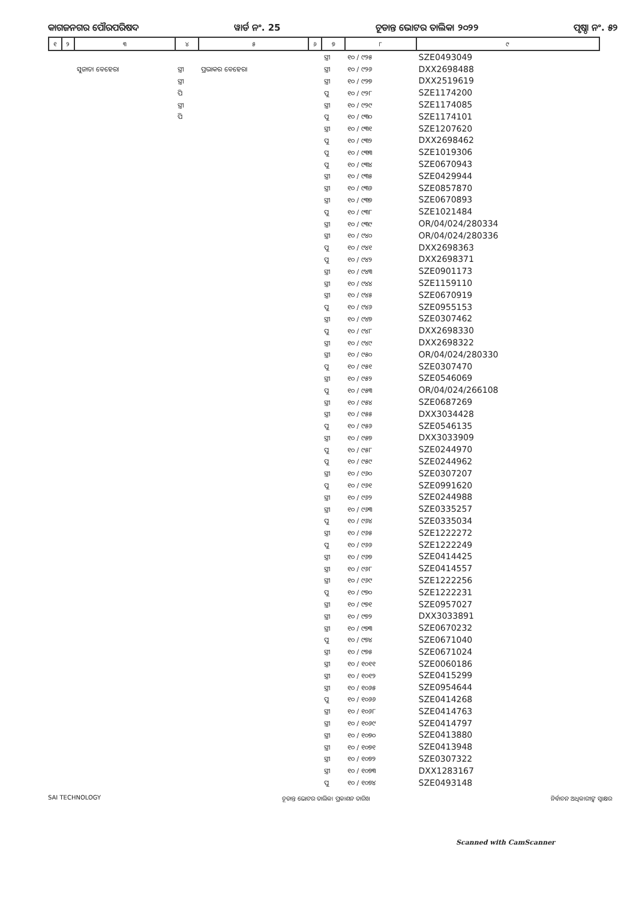କାଗଜନଗର ପୌରପରିଷଦ ୱାର୍ଡ ନଂ. 25 ଚୂଡାନ୍ତ ଭୋଟର ତାଲିକା ୨୦୨୨ ପୃଷ୍ଠା ନଂ. ୫୨
| ୧ | ୨ | ୩ | ୪ | ୫ | ୬ | ୭ | ୮ | ୯ |
| --- | --- | --- | --- | --- | --- | --- | --- | --- |
| | | | | | | ସ୍ତ୍ରୀ | ୧୦ / ୯୨୫ | SZE0493049 |
| | | ସୁଜାତା ବେହେରା | ସ୍ତ୍ରୀ | ପ୍ରଭାକର ବେହେରା | | ସ୍ତ୍ରୀ | ୧୦ / ୯୨୬ | DXX2698488 |
| | | | ସ୍ତ୍ରୀ | | | ସ୍ତ୍ରୀ | ୧୦ / ୯୨୭ | DXX2519619 |
| | | | ପି | | | ପୁ | ୧୦ / ୯୨୮ | SZE1174200 |
| | | | ସ୍ତ୍ରୀ | | | ସ୍ତ୍ରୀ | ୧୦ / ୯୨୯ | SZE1174085 |
| | | | ପି | | | ପୁ | ୧୦ / ୯୩୦ | SZE1174101 |
| | | | | | | ସ୍ତ୍ରୀ | ୧୦ / ୯୩୧ | SZE1207620 |
| | | | | | | ପୁ | ୧୦ / ୯୩୨ | DXX2698462 |
| | | | | | | ପୁ | ୧୦ / ୯୩୩ | SZE1019306 |
| | | | | | | ପୁ | ୧୦ / ୯୩୪ | SZE0670943 |
| | | | | | | ସ୍ତ୍ରୀ | ୧୦ / ୯୩୫ | SZE0429944 |
| | | | | | | ସ୍ତ୍ରୀ | ୧୦ / ୯୩୬ | SZE0857870 |
| | | | | | | ସ୍ତ୍ରୀ | ୧୦ / ୯୩୭ | SZE0670893 |
| | | | | | | ପୁ | ୧୦ / ୯୩୮ | SZE1021484 |
| | | | | | | ସ୍ତ୍ରୀ | ୧୦ / ୯୩୯ | OR/04/024/280334 |
| | | | | | | ସ୍ତ୍ରୀ | ୧୦ / ୯୪୦ | OR/04/024/280336 |
| | | | | | | ପୁ | ୧୦ / ୯୪୧ | DXX2698363 |
| | | | | | | ପୁ | ୧୦ / ୯୪୨ | DXX2698371 |
| | | | | | | ସ୍ତ୍ରୀ | ୧୦ / ୯୪୩ | SZE0901173 |
| | | | | | | ସ୍ତ୍ରୀ | ୧୦ / ୯୪୪ | SZE1159110 |
| | | | | | | ସ୍ତ୍ରୀ | ୧୦ / ୯୪୫ | SZE0670919 |
| | | | | | | ପୁ | ୧୦ / ୯୪୬ | SZE0955153 |
| | | | | | | ସ୍ତ୍ରୀ | ୧୦ / ୯୪୭ | SZE0307462 |
| | | | | | | ପୁ | ୧୦ / ୯୪୮ | DXX2698330 |
| | | | | | | ସ୍ତ୍ରୀ | ୧୦ / ୯୪୯ | DXX2698322 |
| | | | | | | ସ୍ତ୍ରୀ | ୧୦ / ୯୫୦ | OR/04/024/280330 |
| | | | | | | ପୁ | ୧୦ / ୯୫୧ | SZE0307470 |
| | | | | | | ସ୍ତ୍ରୀ | ୧୦ / ୯୫୨ | SZE0546069 |
| | | | | | | ପୁ | ୧୦ / ୯୫୩ | OR/04/024/266108 |
| | | | | | | ସ୍ତ୍ରୀ | ୧୦ / ୯୫୪ | SZE0687269 |
| | | | | | | ସ୍ତ୍ରୀ | ୧୦ / ୯୫୫ | DXX3034428 |
| | | | | | | ପୁ | ୧୦ / ୯୫୬ | SZE0546135 |
| | | | | | | ସ୍ତ୍ରୀ | ୧୦ / ୯୫୭ | DXX3033909 |
| | | | | | | ପୁ | ୧୦ / ୯୫୮ | SZE0244970 |
| | | | | | | ପୁ | ୧୦ / ୯୫୯ | SZE0244962 |
| | | | | | | ସ୍ତ୍ରୀ | ୧୦ / ୯୬୦ | SZE0307207 |
| | | | | | | ପୁ | ୧୦ / ୯୬୧ | SZE0991620 |
| | | | | | | ସ୍ତ୍ରୀ | ୧୦ / ୯୬୨ | SZE0244988 |
| | | | | | | ସ୍ତ୍ରୀ | ୧୦ / ୯୬୩ | SZE0335257 |
| | | | | | | ପୁ | ୧୦ / ୯୬୪ | SZE0335034 |
| | | | | | | ସ୍ତ୍ରୀ | ୧୦ / ୯୬୫ | SZE1222272 |
| | | | | | | ପୁ | ୧୦ / ୯୬୬ | SZE1222249 |
| | | | | | | ସ୍ତ୍ରୀ | ୧୦ / ୯୬୭ | SZE0414425 |
| | | | | | | ସ୍ତ୍ରୀ | ୧୦ / ୯୬୮ | SZE0414557 |
| | | | | | | ସ୍ତ୍ରୀ | ୧୦ / ୯୬୯ | SZE1222256 |
| | | | | | | ପୁ | ୧୦ / ୯୭୦ | SZE1222231 |
| | | | | | | ସ୍ତ୍ରୀ | ୧୦ / ୯୭୧ | SZE0957027 |
| | | | | | | ସ୍ତ୍ରୀ | ୧୦ / ୯୭୨ | DXX3033891 |
| | | | | | | ସ୍ତ୍ରୀ | ୧୦ / ୯୭୩ | SZE0670232 |
| | | | | | | ପୁ | ୧୦ / ୯୭୪ | SZE0671040 |
| | | | | | | ସ୍ତ୍ରୀ | ୧୦ / ୯୭୫ | SZE0671024 |
| | | | | | | ସ୍ତ୍ରୀ | ୧୦ / ୧୦୧୧ | SZE0060186 |
| | | | | | | ସ୍ତ୍ରୀ | ୧୦ / ୧୦୧୨ | SZE0415299 |
| | | | | | | ସ୍ତ୍ରୀ | ୧୦ / ୧୦୬୫ | SZE0954644 |
| | | | | | | ପୁ | ୧୦ / ୧୦୬୬ | SZE0414268 |
| | | | | | | ସ୍ତ୍ରୀ | ୧୦ / ୧୦୬୮ | SZE0414763 |
| | | | | | | ସ୍ତ୍ରୀ | ୧୦ / ୧୦୬୯ | SZE0414797 |
| | | | | | | ସ୍ତ୍ରୀ | ୧୦ / ୧୦୭୦ | SZE0413880 |
| | | | | | | ସ୍ତ୍ରୀ | ୧୦ / ୧୦୭୧ | SZE0413948 |
| | | | | | | ସ୍ତ୍ରୀ | ୧୦ / ୧୦୭୨ | SZE0307322 |
| | | | | | | ସ୍ତ୍ରୀ | ୧୦ / ୧୦୭୩ | DXX1283167 |
| | | | | | | ପୁ | ୧୦ / ୧୦୭୪ | SZE0493148 |
SAI TECHNOLOGY ଚୂଡାନ୍ତ ଭୋଟର ତାଲିକା ପ୍ରକାଶନ ତାରିଖ ନିର୍ବାଚନ ଅଧିକାରୀଙ୍କ ସ୍ୱାକ୍ଷର
Scanned with CamScanner